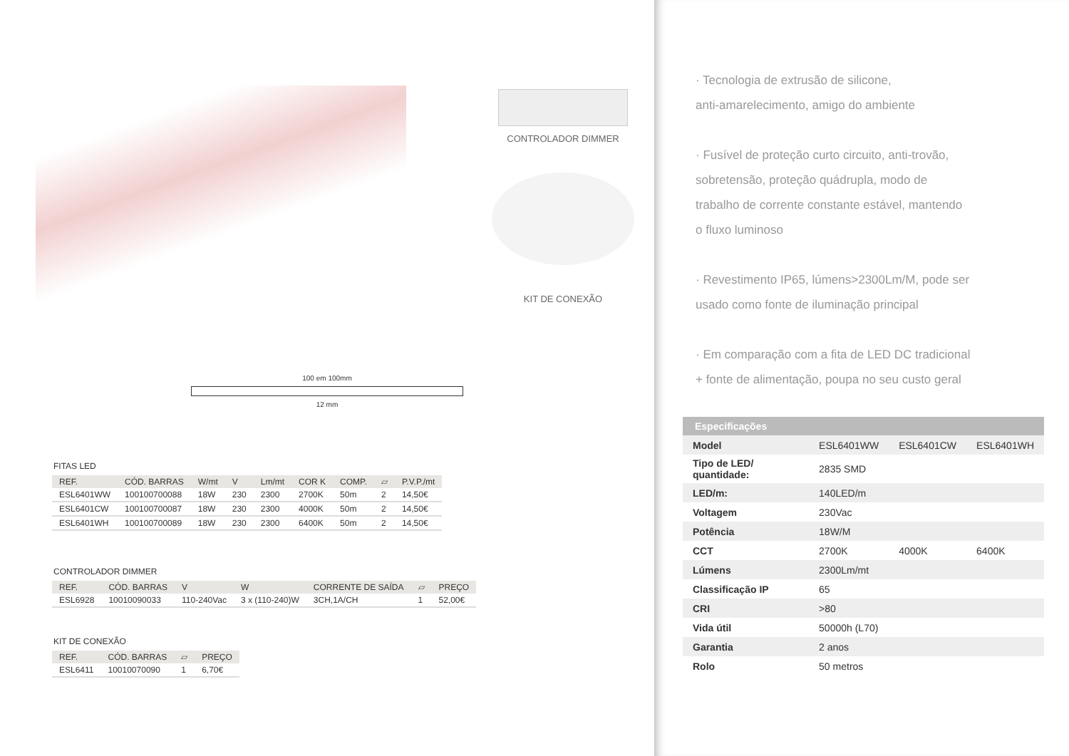CONTROLADOR DIMMER
KIT DE CONEXÃO
100 em 100mm
12 mm
FITAS LED
| REF. | CÓD. BARRAS | W/mt | V | Lm/mt | COR K | COMP. | ▱ | P.V.P./mt |
| --- | --- | --- | --- | --- | --- | --- | --- | --- |
| ESL6401WW | 100100700088 | 18W | 230 | 2300 | 2700K | 50m | 2 | 14,50€ |
| ESL6401CW | 100100700087 | 18W | 230 | 2300 | 4000K | 50m | 2 | 14,50€ |
| ESL6401WH | 100100700089 | 18W | 230 | 2300 | 6400K | 50m | 2 | 14,50€ |
CONTROLADOR DIMMER
| REF. | CÓD. BARRAS | V | W | CORRENTE DE SAÍDA | ▱ | PREÇO |
| --- | --- | --- | --- | --- | --- | --- |
| ESL6928 | 10010090033 | 110-240Vac | 3 x (110-240)W | 3CH,1A/CH | 1 | 52,00€ |
KIT DE CONEXÃO
| REF. | CÓD. BARRAS | ▱ | PREÇO |
| --- | --- | --- | --- |
| ESL6411 | 10010070090 | 1 | 6,70€ |
· Tecnologia de extrusão de silicone,
anti-amarelecimento, amigo do ambiente
· Fusível de proteção curto circuito, anti-trovão,
sobretensão, proteção quádrupla, modo de
trabalho de corrente constante estável, mantendo
o fluxo luminoso
· Revestimento IP65, lúmens>2300Lm/M, pode ser
usado como fonte de iluminação principal
· Em comparação com a fita de LED DC tradicional
+ fonte de alimentação, poupa no seu custo geral
| Especificações | | | |
| --- | --- | --- | --- |
| Model | ESL6401WW | ESL6401CW | ESL6401WH |
| Tipo de LED/ quantidade: | 2835 SMD | | |
| LED/m: | 140LED/m | | |
| Voltagem | 230Vac | | |
| Potência | 18W/M | | |
| CCT | 2700K | 4000K | 6400K |
| Lúmens | 2300Lm/mt | | |
| Classificação IP | 65 | | |
| CRI | >80 | | |
| Vida útil | 50000h (L70) | | |
| Garantia | 2 anos | | |
| Rolo | 50 metros | | |